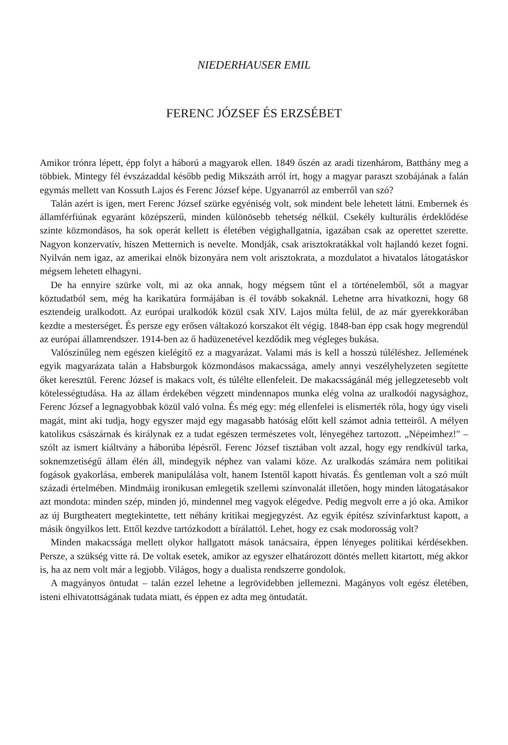NIEDERHAUSER EMIL
FERENC JÓZSEF ÉS ERZSÉBET
Amikor trónra lépett, épp folyt a háború a magyarok ellen. 1849 őszén az aradi tizenhárom, Batthány meg a többiek. Mintegy fél évszázaddal később pedig Mikszáth arról írt, hogy a magyar paraszt szobájának a falán egymás mellett van Kossuth Lajos és Ferenc József képe. Ugyanarról az emberről van szó?
Talán azért is igen, mert Ferenc József szürke egyéniség volt, sok mindent bele lehetett látni. Embernek és államférfiúnak egyaránt középszerű, minden különösebb tehetség nélkül. Csekély kulturális érdeklődése szinte közmondásos, ha sok operát kellett is életében végighallgatnia, igazában csak az operettet szerette. Nagyon konzervatív, hiszen Metternich is nevelte. Mondják, csak arisztokratákkal volt hajlandó kezet fogni. Nyilván nem igaz, az amerikai elnök bizonyára nem volt arisztokrata, a mozdulatot a hivatalos látogatáskor mégsem lehetett elhagyni.
De ha ennyire szürke volt, mi az oka annak, hogy mégsem tűnt el a történelemből, sőt a magyar köztudatból sem, még ha karikatúra formájában is él tovább sokaknál. Lehetne arra hivatkozni, hogy 68 esztendeig uralkodott. Az európai uralkodók közül csak XIV. Lajos múlta felül, de az már gyerekkorában kezdte a mesterséget. És persze egy erősen váltakozó korszakot élt végig. 1848-ban épp csak hogy megrendül az európai államrendszer. 1914-ben az ő hadüzenetével kezdődik meg végleges bukása.
Valószínűleg nem egészen kielégítő ez a magyarázat. Valami más is kell a hosszú túléléshez. Jellemének egyik magyarázata talán a Habsburgok közmondásos makacssága, amely annyi veszélyhelyzeten segítette őket keresztül. Ferenc József is makacs volt, és túlélte ellenfeleit. De makacsságánál még jellegzetesebb volt kötelességtudása. Ha az állam érdekében végzett mindennapos munka elég volna az uralkodói nagysághoz, Ferenc József a legnagyobbak közül való volna. És még egy: még ellenfelei is elismerték róla, hogy úgy viseli magát, mint aki tudja, hogy egyszer majd egy magasabb hatóság előtt kell számot adnia tetteiről. A mélyen katolikus császárnak és királynak ez a tudat egészen természetes volt, lényegéhez tartozott. „Népeimhez!" – szólt az ismert kiáltvány a háborúba lépésről. Ferenc József tisztában volt azzal, hogy egy rendkívül tarka, soknemzetiségű állam élén áll, mindegyik néphez van valami köze. Az uralkodás számára nem politikai fogások gyakorlása, emberek manipulálása volt, hanem Istentől kapott hivatás. És gentleman volt a szó múlt századi értelmében. Mindmáig ironikusan emlegetik szellemi színvonalát illetően, hogy minden látogatásakor azt mondota: minden szép, minden jó, mindennel meg vagyok elégedve. Pedig megvolt erre a jó oka. Amikor az új Burgtheatert megtekintette, tett néhány kritikai megjegyzést. Az egyik építész szívinfarktust kapott, a másik öngyilkos lett. Ettől kezdve tartózkodott a bírálattól. Lehet, hogy ez csak modorosság volt?
Minden makacssága mellett olykor hallgatott mások tanácsaira, éppen lényeges politikai kérdésekben. Persze, a szükség vitte rá. De voltak esetek, amikor az egyszer elhatározott döntés mellett kitartott, még akkor is, ha az nem volt már a legjobb. Világos, hogy a dualista rendszerre gondolok.
A magyányos öntudat – talán ezzel lehetne a legrövidebben jellemezni. Magányos volt egész életében, isteni elhivatottságának tudata miatt, és éppen ez adta meg öntudatát.